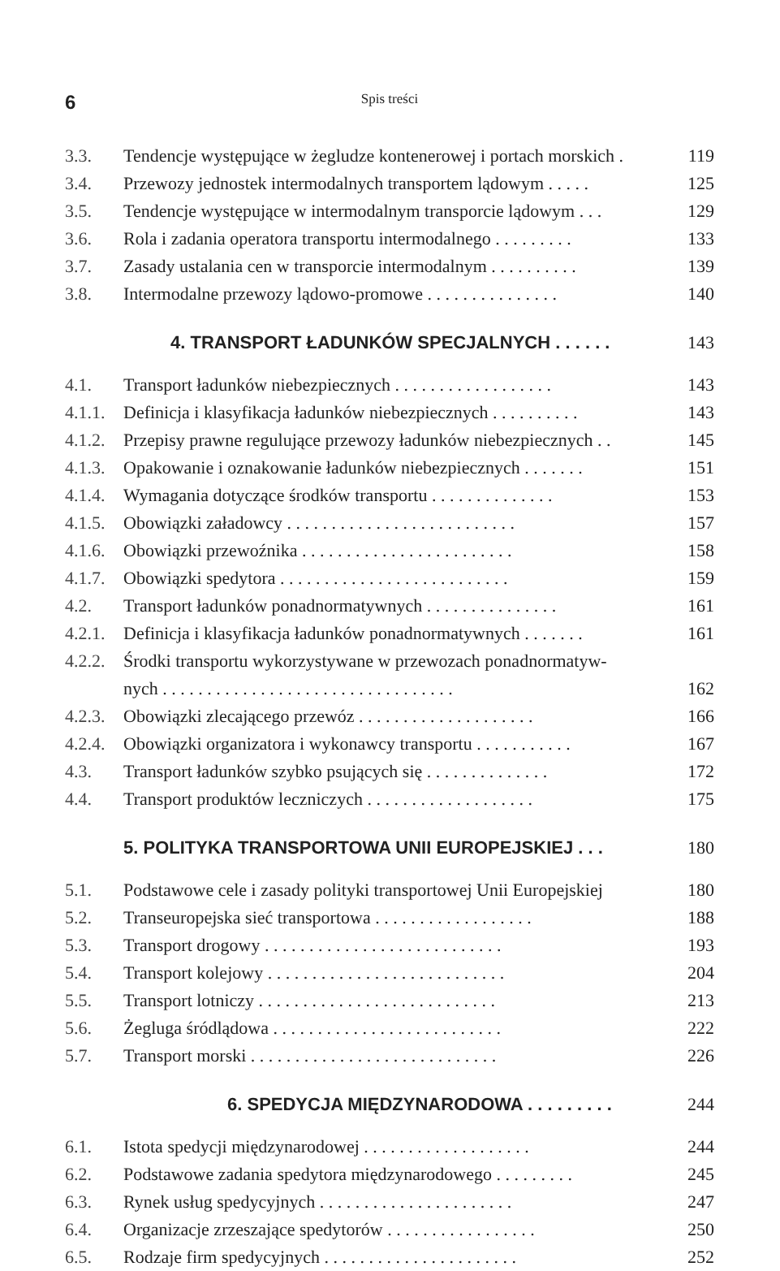6 Spis treści
3.3. Tendencje występujące w żegludze kontenerowej i portach morskich . 119
3.4. Przewozy jednostek intermodalnych transportem lądowym . . . . . 125
3.5. Tendencje występujące w intermodalnym transporcie lądowym . . . 129
3.6. Rola i zadania operatora transportu intermodalnego . . . . . . . . . 133
3.7. Zasady ustalania cen w transporcie intermodalnym . . . . . . . . . . 139
3.8. Intermodalne przewozy lądowo-promowe . . . . . . . . . . . . . . . 140
4. TRANSPORT ŁADUNKÓW SPECJALNYCH . . . . . . 143
4.1. Transport ładunków niebezpiecznych . . . . . . . . . . . . . . . . . . 143
4.1.1. Definicja i klasyfikacja ładunków niebezpiecznych . . . . . . . . . . 143
4.1.2. Przepisy prawne regulujące przewozy ładunków niebezpiecznych . . 145
4.1.3. Opakowanie i oznakowanie ładunków niebezpiecznych . . . . . . . 151
4.1.4. Wymagania dotyczące środków transportu . . . . . . . . . . . . . . 153
4.1.5. Obowiązki załadowcy . . . . . . . . . . . . . . . . . . . . . . . . . . 157
4.1.6. Obowiązki przewoźnika . . . . . . . . . . . . . . . . . . . . . . . . 158
4.1.7. Obowiązki spedytora . . . . . . . . . . . . . . . . . . . . . . . . . . 159
4.2. Transport ładunków ponadnormatywnych . . . . . . . . . . . . . . . 161
4.2.1. Definicja i klasyfikacja ładunków ponadnormatywnych . . . . . . . 161
4.2.2. Środki transportu wykorzystywane w przewozach ponadnormatyw-
nych . . . . . . . . . . . . . . . . . . . . . . . . . . . . . . . . . 162
4.2.3. Obowiązki zlecającego przewóz . . . . . . . . . . . . . . . . . . . . 166
4.2.4. Obowiązki organizatora i wykonawcy transportu . . . . . . . . . . . 167
4.3. Transport ładunków szybko psujących się . . . . . . . . . . . . . . 172
4.4. Transport produktów leczniczych . . . . . . . . . . . . . . . . . . . 175
5. POLITYKA TRANSPORTOWA UNII EUROPEJSKIEJ . . . 180
5.1. Podstawowe cele i zasady polityki transportowej Unii Europejskiej 180
5.2. Transeuropejska sieć transportowa . . . . . . . . . . . . . . . . . . 188
5.3. Transport drogowy . . . . . . . . . . . . . . . . . . . . . . . . . . . 193
5.4. Transport kolejowy . . . . . . . . . . . . . . . . . . . . . . . . . . . 204
5.5. Transport lotniczy . . . . . . . . . . . . . . . . . . . . . . . . . . . 213
5.6. Żegluga śródlądowa . . . . . . . . . . . . . . . . . . . . . . . . . . 222
5.7. Transport morski . . . . . . . . . . . . . . . . . . . . . . . . . . . . 226
6. SPEDYCJA MIĘDZYNARODOWA . . . . . . . . . 244
6.1. Istota spedycji międzynarodowej . . . . . . . . . . . . . . . . . . . 244
6.2. Podstawowe zadania spedytora międzynarodowego . . . . . . . . . 245
6.3. Rynek usług spedycyjnych . . . . . . . . . . . . . . . . . . . . . . 247
6.4. Organizacje zrzeszające spedytorów . . . . . . . . . . . . . . . . . 250
6.5. Rodzaje firm spedycyjnych . . . . . . . . . . . . . . . . . . . . . . 252